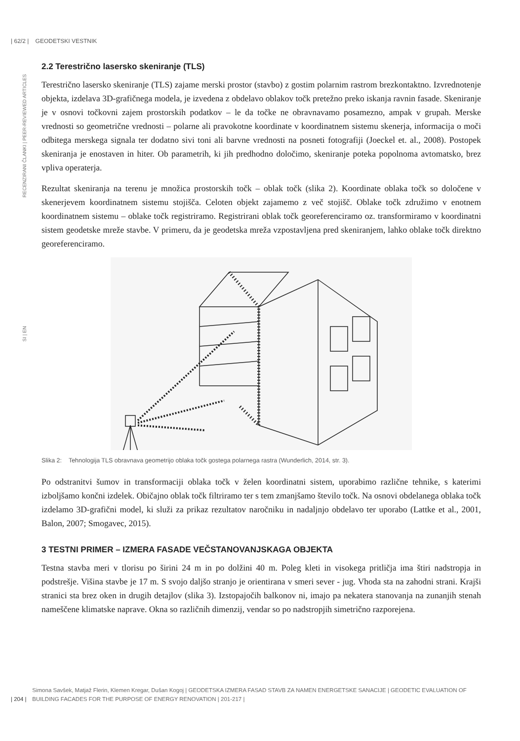| 62/2 | GEODETSKI VESTNIK
RECENZIRANI ČLANKI | PEER-REVIEWED ARTICLES
SI | EN
2.2 Terestrično lasersko skeniranje (TLS)
Terestrično lasersko skeniranje (TLS) zajame merski prostor (stavbo) z gostim polarnim rastrom brezkontaktno. Izvrednotenje objekta, izdelava 3D-grafičnega modela, je izvedena z obdelavo oblakov točk pretežno preko iskanja ravnin fasade. Skeniranje je v osnovi točkovni zajem prostorskih podatkov – le da točke ne obravnavamo posamezno, ampak v grupah. Merske vrednosti so geometrične vrednosti – polarne ali pravokotne koordinate v koordinatnem sistemu skenerja, informacija o moči odbitega merskega signala ter dodatno sivi toni ali barvne vrednosti na posneti fotografiji (Joeckel et. al., 2008). Postopek skeniranja je enostaven in hiter. Ob parametrih, ki jih predhodno določimo, skeniranje poteka popolnoma avtomatsko, brez vpliva operaterja.
Rezultat skeniranja na terenu je množica prostorskih točk – oblak točk (slika 2). Koordinate oblaka točk so določene v skenerjevem koordinatnem sistemu stojišča. Celoten objekt zajamemo z več stojišč. Oblake točk združimo v enotnem koordinatnem sistemu – oblake točk registriramo. Registrirani oblak točk georeferenciramo oz. transformiramo v koordinatni sistem geodetske mreže stavbe. V primeru, da je geodetska mreža vzpostavljena pred skeniranjem, lahko oblake točk direktno georeferenciramo.
Slika 2: Tehnologija TLS obravnava geometrijo oblaka točk gostega polarnega rastra (Wunderlich, 2014, str. 3).
Po odstranitvi šumov in transformaciji oblaka točk v želen koordinatni sistem, uporabimo različne tehnike, s katerimi izboljšamo končni izdelek. Običajno oblak točk filtriramo ter s tem zmanjšamo število točk. Na osnovi obdelanega oblaka točk izdelamo 3D-grafični model, ki služi za prikaz rezultatov naročniku in nadaljnjo obdelavo ter uporabo (Lattke et al., 2001, Balon, 2007; Smogavec, 2015).
3 TESTNI PRIMER – IZMERA FASADE VEČSTANOVANJSKAGA OBJEKTA
Testna stavba meri v tlorisu po širini 24 m in po dolžini 40 m. Poleg kleti in visokega pritličja ima štiri nadstropja in podstrešje. Višina stavbe je 17 m. S svojo daljšo stranjo je orientirana v smeri sever - jug. Vhoda sta na zahodni strani. Krajši stranici sta brez oken in drugih detajlov (slika 3). Izstopajočih balkonov ni, imajo pa nekatera stanovanja na zunanjih stenah nameščene klimatske naprave. Okna so različnih dimenzij, vendar so po nadstropjih simetrično razporejena.
| 204 |
Simona Savšek, Matjaž Flerin, Klemen Kregar, Dušan Kogoj | GEODETSKA IZMERA FASAD STAVB ZA NAMEN ENERGETSKE SANACIJE | GEODETIC EVALUATION OF BUILDING FACADES FOR THE PURPOSE OF ENERGY RENOVATION | 201-217 |